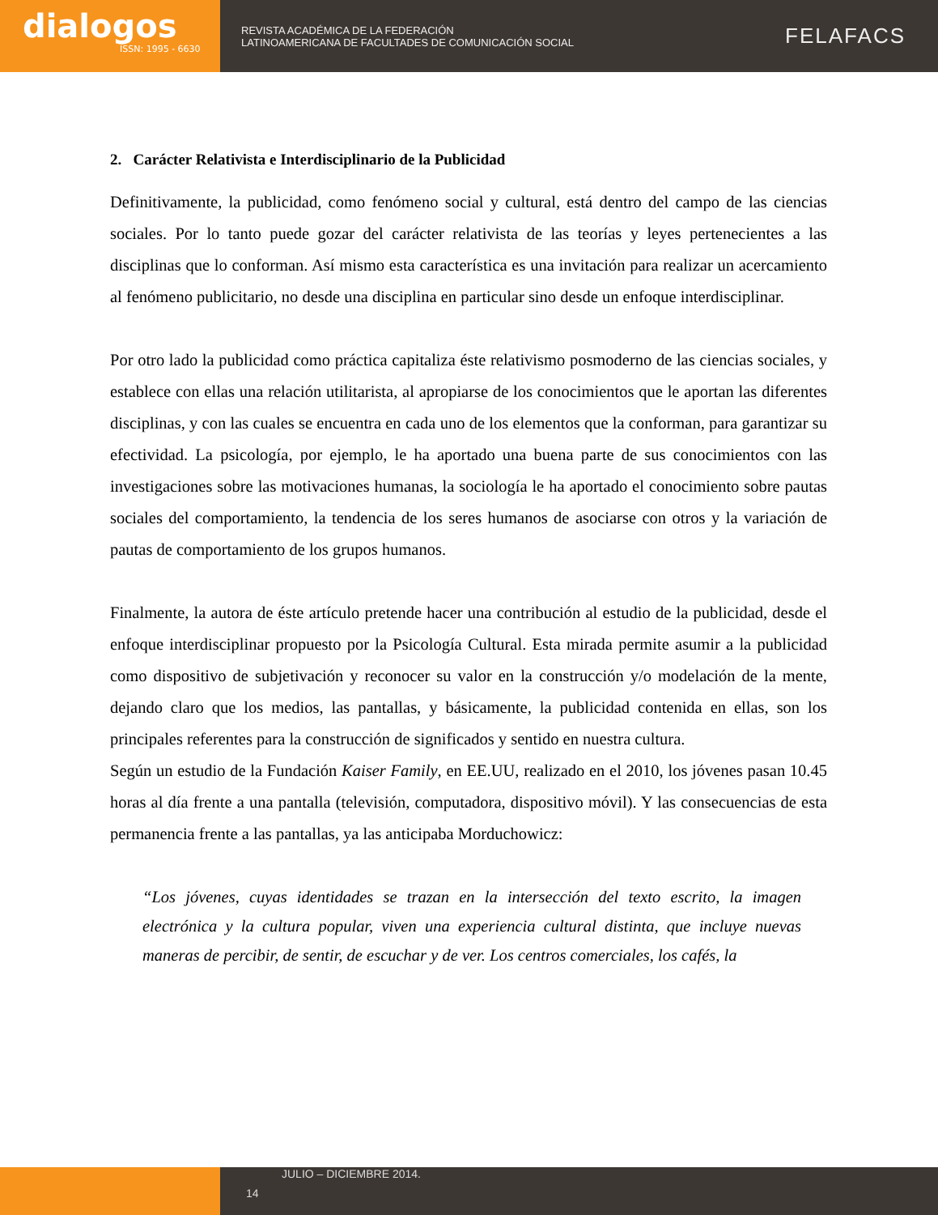dialogos
ISSN: 1995 - 6630
REVISTA ACADÉMICA DE LA FEDERACIÓN
LATINOAMERICANA DE FACULTADES DE COMUNICACIÓN SOCIAL
FELAFACS
2. Carácter Relativista e Interdisciplinario de la Publicidad
Definitivamente, la publicidad, como fenómeno social y cultural, está dentro del campo de las ciencias sociales. Por lo tanto puede gozar del carácter relativista de las teorías y leyes pertenecientes a las disciplinas que lo conforman. Así mismo esta característica es una invitación para realizar un acercamiento al fenómeno publicitario, no desde una disciplina en particular sino desde un enfoque interdisciplinar.
Por otro lado la publicidad como práctica capitaliza éste relativismo posmoderno de las ciencias sociales, y establece con ellas una relación utilitarista, al apropiarse de los conocimientos que le aportan las diferentes disciplinas, y con las cuales se encuentra en cada uno de los elementos que la conforman, para garantizar su efectividad. La psicología, por ejemplo, le ha aportado una buena parte de sus conocimientos con las investigaciones sobre las motivaciones humanas, la sociología le ha aportado el conocimiento sobre pautas sociales del comportamiento, la tendencia de los seres humanos de asociarse con otros y la variación de pautas de comportamiento de los grupos humanos.
Finalmente, la autora de éste artículo pretende hacer una contribución al estudio de la publicidad, desde el enfoque interdisciplinar propuesto por la Psicología Cultural. Esta mirada permite asumir a la publicidad como dispositivo de subjetivación y reconocer su valor en la construcción y/o modelación de la mente, dejando claro que los medios, las pantallas, y básicamente, la publicidad contenida en ellas, son los principales referentes para la construcción de significados y sentido en nuestra cultura.
Según un estudio de la Fundación Kaiser Family, en EE.UU, realizado en el 2010, los jóvenes pasan 10.45 horas al día frente a una pantalla (televisión, computadora, dispositivo móvil). Y las consecuencias de esta permanencia frente a las pantallas, ya las anticipaba Morduchowicz:
“Los jóvenes, cuyas identidades se trazan en la intersección del texto escrito, la imagen electrónica y la cultura popular, viven una experiencia cultural distinta, que incluye nuevas maneras de percibir, de sentir, de escuchar y de ver. Los centros comerciales, los cafés, la
JULIO – DICIEMBRE 2014.
14